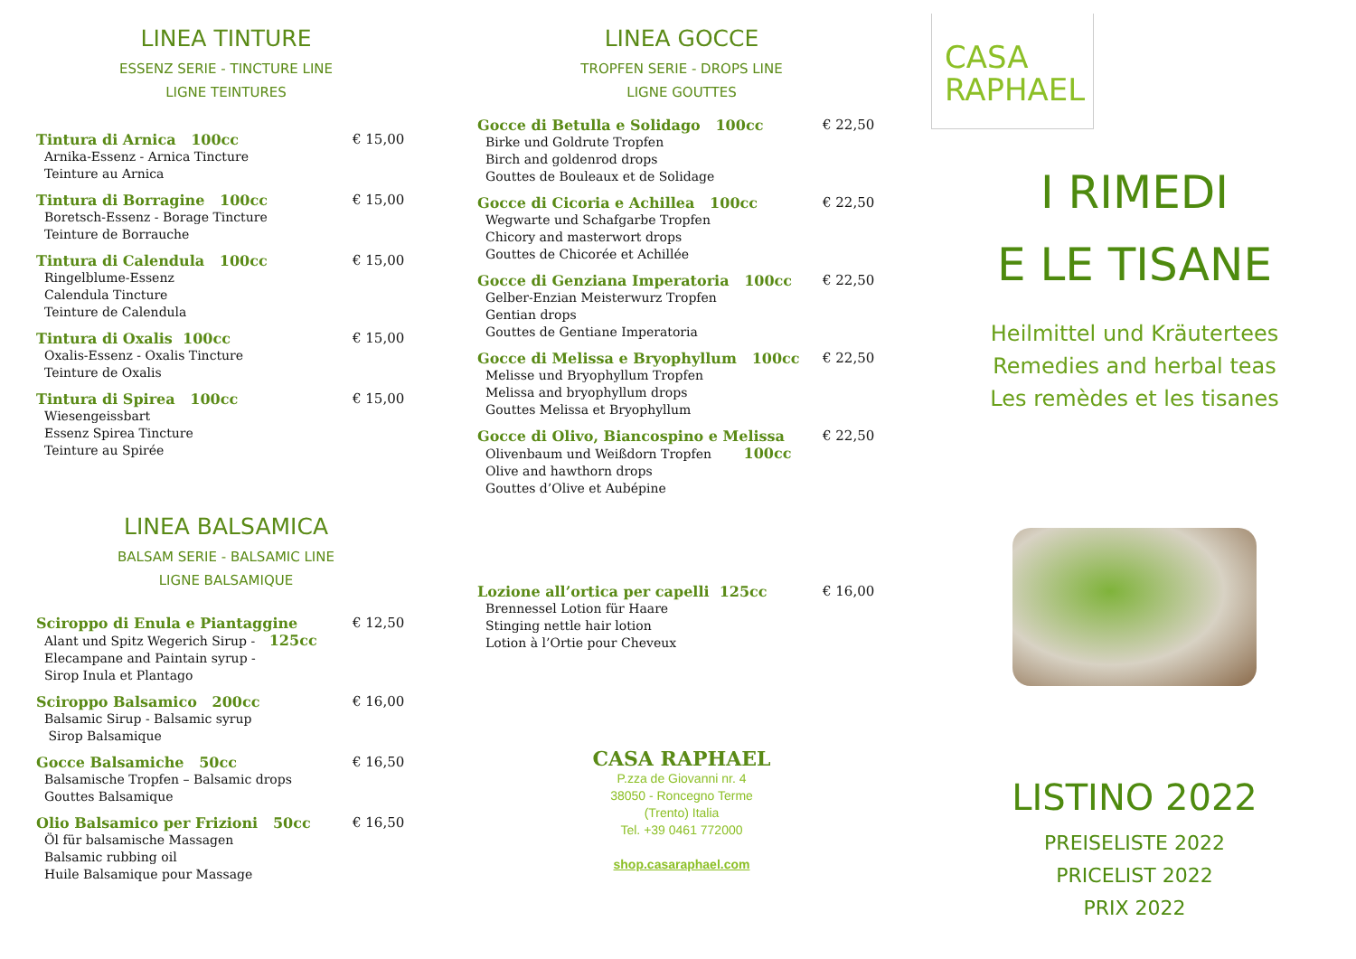LINEA TINTURE
ESSENZ SERIE - TINCTURE LINE
LIGNE TEINTURES
Tintura di Arnica 100cc
Arnika-Essenz - Arnica Tincture
Teinture au Arnica
€ 15,00
Tintura di Borragine 100cc
Boretsch-Essenz - Borage Tincture
Teinture de Borrauche
€ 15,00
Tintura di Calendula 100cc
Ringelblume-Essenz
Calendula Tincture
Teinture de Calendula
€ 15,00
Tintura di Oxalis 100cc
Oxalis-Essenz - Oxalis Tincture
Teinture de Oxalis
€ 15,00
Tintura di Spirea 100cc
Wiesengeissbart
Essenz Spirea Tincture
Teinture au Spirée
€ 15,00
LINEA BALSAMICA
BALSAM SERIE - BALSAMIC LINE
LIGNE BALSAMIQUE
Sciroppo di Enula e Piantaggine
Alant und Spitz Wegerich Sirup - 125cc
Elecampane and Paintain syrup -
Sirop Inula et Plantago
€ 12,50
Sciroppo Balsamico 200cc
Balsamic Sirup - Balsamic syrup
Sirop Balsamique
€ 16,00
Gocce Balsamiche 50cc
Balsamische Tropfen – Balsamic drops
Gouttes Balsamique
€ 16,50
Olio Balsamico per Frizioni 50cc
Öl für balsamische Massagen
Balsamic rubbing oil
Huile Balsamique pour Massage
€ 16,50
LINEA GOCCE
TROPFEN SERIE - DROPS LINE
LIGNE GOUTTES
Gocce di Betulla e Solidago 100cc
Birke und Goldrute Tropfen
Birch and goldenrod drops
Gouttes de Bouleaux et de Solidage
€ 22,50
Gocce di Cicoria e Achillea 100cc
Wegwarte und Schafgarbe Tropfen
Chicory and masterwort drops
Gouttes de Chicorée et Achillée
€ 22,50
Gocce di Genziana Imperatoria 100cc
Gelber-Enzian Meisterwurz Tropfen
Gentian drops
Gouttes de Gentiane Imperatoria
€ 22,50
Gocce di Melissa e Bryophyllum 100cc
Melisse und Bryophyllum Tropfen
Melissa and bryophyllum drops
Gouttes Melissa et Bryophyllum
€ 22,50
Gocce di Olivo, Biancospino e Melissa
Olivenbaum und Weißdorn Tropfen 100cc
Olive and hawthorn drops
Gouttes d’Olive et Aubépine
€ 22,50
Lozione all’ortica per capelli 125cc
Brennessel Lotion für Haare
Stinging nettle hair lotion
Lotion à l’Ortie pour Cheveux
€ 16,00
CASA RAPHAEL
P.zza de Giovanni nr. 4
38050 - Roncegno Terme
(Trento) Italia
Tel. +39 0461 772000
shop.casaraphael.com
CASA
RAPHAEL
I RIMEDI
E LE TISANE
Heilmittel und Kräutertees
Remedies and herbal teas
Les remèdes et les tisanes
LISTINO 2022
PREISELISTE 2022
PRICELIST 2022
PRIX 2022